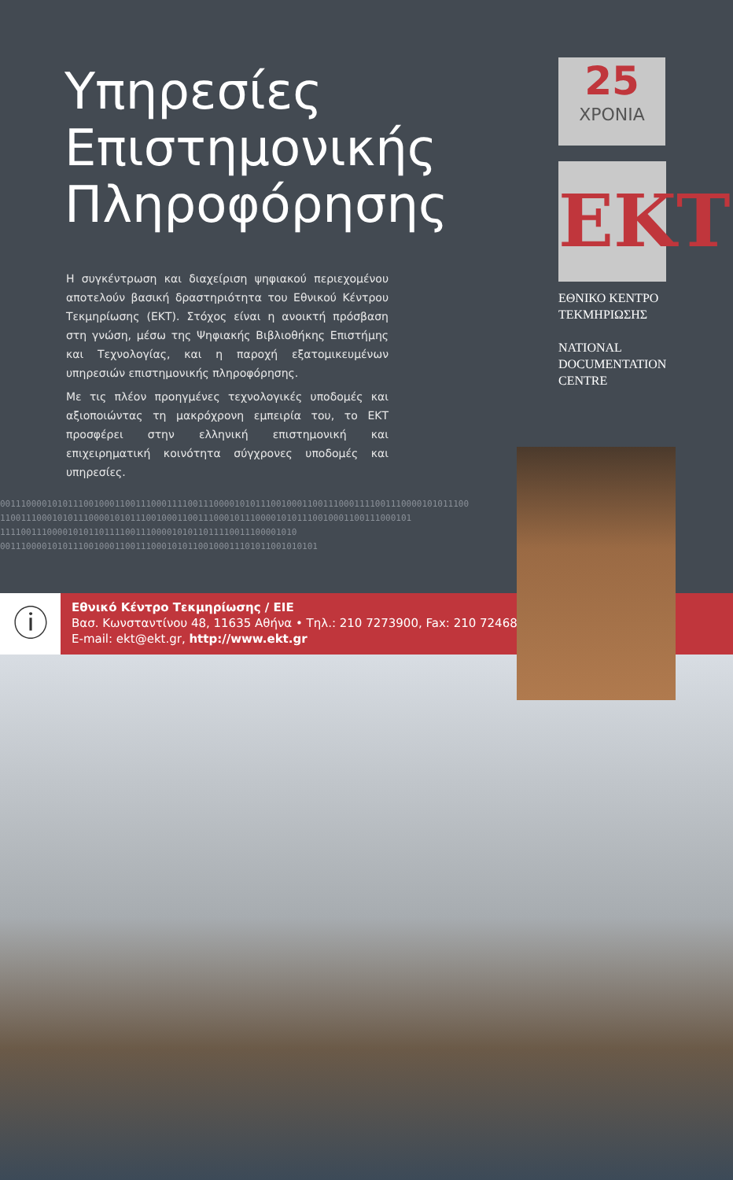Υπηρεσίες
Επιστημονικής
Πληροφόρησης
Η συγκέντρωση και διαχείριση ψηφιακού περιεχομένου αποτελούν βασική δραστηριότητα του Εθνικού Κέντρου Τεκμηρίωσης (ΕΚΤ). Στόχος είναι η ανοικτή πρόσβαση στη γνώση, μέσω της Ψηφιακής Βιβλιοθήκης Επιστήμης και Τεχνολογίας, και η παροχή εξατομικευμένων υπηρεσιών επιστημονικής πληροφόρησης.
Με τις πλέον προηγμένες τεχνολογικές υποδομές και αξιοποιώντας τη μακρόχρονη εμπειρία του, το ΕΚΤ προσφέρει στην ελληνική επιστημονική και επιχειρηματική κοινότητα σύγχρονες υποδομές και υπηρεσίες.
25
ΧΡΟΝΙΑ
ΕΚΤ
ΕΘΝΙΚΟ ΚΕΝΤΡΟ ΤΕΚΜΗΡΙΩΣΗΣ
NATIONAL DOCUMENTATION CENTRE
001110000101011100100011001110001111001110000101011100100011001110001111001110000101011100
1100111000101011100001010111001000110011100010111000010101110010001100111000101
111100111000010101101111001110000101011011110011100001010
0011100001010111001000110011100010101100100011101011001010101
ⓘ
Εθνικό Κέντρο Τεκμηρίωσης / ΕΙΕ
Βασ. Κωνσταντίνου 48, 11635 Αθήνα • Τηλ.: 210 7273900, Fax: 210 7246824
E-mail: ekt@ekt.gr, http://www.ekt.gr